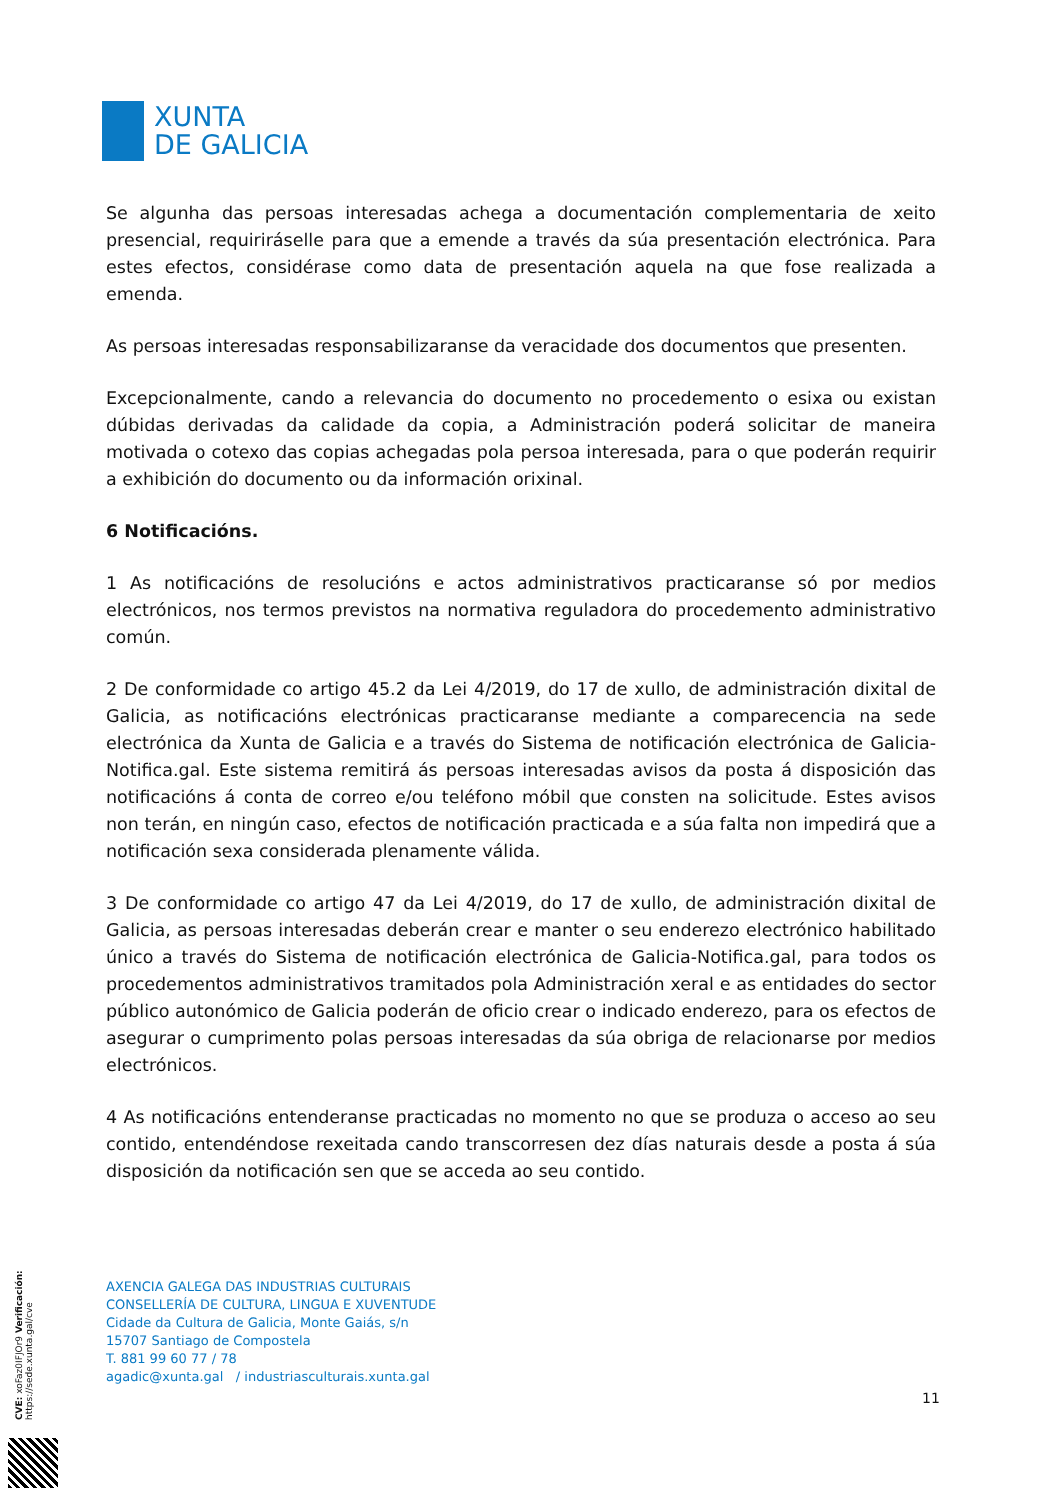XUNTA
DE GALICIA
Se algunha das persoas interesadas achega a documentación complementaria de xeito presencial, requiriráselle para que a emende a través da súa presentación electrónica. Para estes efectos, considérase como data de presentación aquela na que fose realizada a emenda.
As persoas interesadas responsabilizaranse da veracidade dos documentos que presenten.
Excepcionalmente, cando a relevancia do documento no procedemento o esixa ou existan dúbidas derivadas da calidade da copia, a Administración poderá solicitar de maneira motivada o cotexo das copias achegadas pola persoa interesada, para o que poderán requirir a exhibición do documento ou da información orixinal.
6 Notificacións.
1 As notificacións de resolucións e actos administrativos practicaranse só por medios electrónicos, nos termos previstos na normativa reguladora do procedemento administrativo común.
2 De conformidade co artigo 45.2 da Lei 4/2019, do 17 de xullo, de administración dixital de Galicia, as notificacións electrónicas practicaranse mediante a comparecencia na sede electrónica da Xunta de Galicia e a través do Sistema de notificación electrónica de Galicia-Notifica.gal. Este sistema remitirá ás persoas interesadas avisos da posta á disposición das notificacións á conta de correo e/ou teléfono móbil que consten na solicitude. Estes avisos non terán, en ningún caso, efectos de notificación practicada e a súa falta non impedirá que a notificación sexa considerada plenamente válida.
3 De conformidade co artigo 47 da Lei 4/2019, do 17 de xullo, de administración dixital de Galicia, as persoas interesadas deberán crear e manter o seu enderezo electrónico habilitado único a través do Sistema de notificación electrónica de Galicia-Notifica.gal, para todos os procedementos administrativos tramitados pola Administración xeral e as entidades do sector público autonómico de Galicia poderán de oficio crear o indicado enderezo, para os efectos de asegurar o cumprimento polas persoas interesadas da súa obriga de relacionarse por medios electrónicos.
4 As notificacións entenderanse practicadas no momento no que se produza o acceso ao seu contido, entendéndose rexeitada cando transcorresen dez días naturais desde a posta á súa disposición da notificación sen que se acceda ao seu contido.
AXENCIA GALEGA DAS INDUSTRIAS CULTURAIS
CONSELLERÍA DE CULTURA, LINGUA E XUVENTUDE
Cidade da Cultura de Galicia, Monte Gaiás, s/n
15707 Santiago de Compostela
T. 881 99 60 77 / 78
agadic@xunta.gal / industriasculturais.xunta.gal
11
CVE: xoFaz0IFJOr9 Verificación: https://sede.xunta.gal/cve